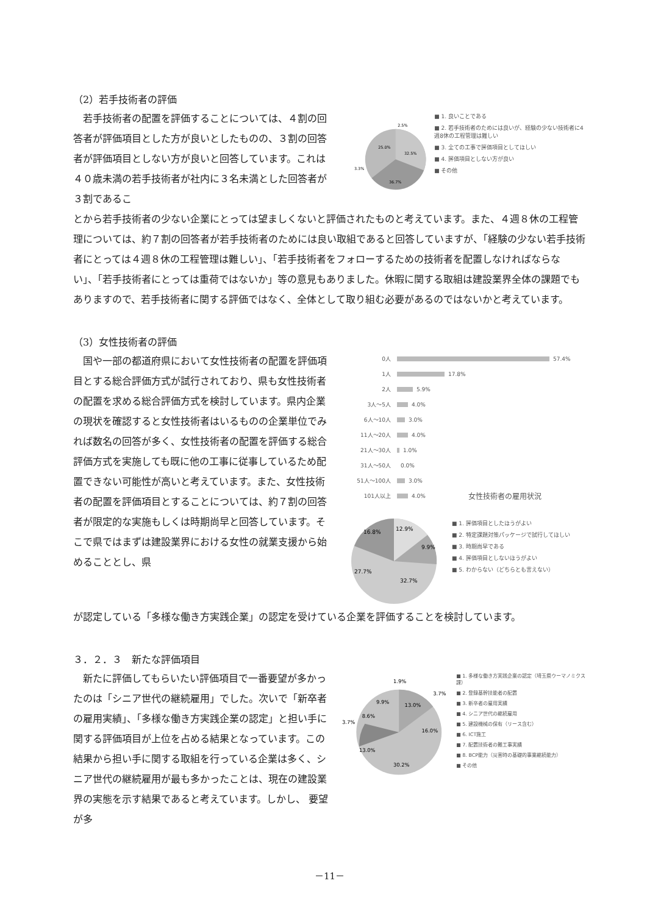（2）若手技術者の評価
　若手技術者の配置を評価することについては、４割の回答者が評価項目とした方が良いとしたものの、３割の回答者が評価項目としない方が良いと回答しています。これは４０歳未満の若手技術者が社内に３名未満とした回答者が３割であるこ
25.0%
32.5%
36.7%
3.3%
2.5%
■ 1. 良いことである
■ 2. 若手技術者のためには良いが、経験の少ない技術者に4週8休の工程管理は難しい
■ 3. 全ての工事で評価項目としてほしい
■ 4. 評価項目としない方が良い
■ その他
とから若手技術者の少ない企業にとっては望ましくないと評価されたものと考えています。また、４週８休の工程管理については、約７割の回答者が若手技術者のためには良い取組であると回答していますが、「経験の少ない若手技術者にとっては４週８休の工程管理は難しい」、「若手技術者をフォローするための技術者を配置しなければならない」、「若手技術者にとっては重荷ではないか」等の意見もありました。休暇に関する取組は建設業界全体の課題でもありますので、若手技術者に関する評価ではなく、全体として取り組む必要があるのではないかと考えています。
（3）女性技術者の評価
　国や一部の都道府県において女性技術者の配置を評価項目とする総合評価方式が試行されており、県も女性技術者の配置を求める総合評価方式を検討しています。県内企業の現状を確認すると女性技術者はいるものの企業単位でみれば数名の回答が多く、女性技術者の配置を評価する総合評価方式を実施しても既に他の工事に従事しているため配置できない可能性が高いと考えています。また、女性技術者の配置を評価項目とすることについては、約７割の回答者が限定的な実施もしくは時期尚早と回答しています。そこで県ではまずは建設業界における女性の就業支援から始めることとし、県
0人 57.4%
1人 17.8%
2人 5.9%
3人～5人 4.0%
6人～10人 3.0%
11人～20人 4.0%
21人～30人 1.0%
31人～50人 0.0%
51人～100人 3.0%
101人以上 4.0% 女性技術者の雇用状況
16.8%
12.9%
9.9%
27.7%
32.7%
■ 1. 評価項目としたほうがよい
■ 2. 特定課題対策パッケージで試行してほしい
■ 3. 時期尚早である
■ 4. 評価項目としないほうがよい
■ 5. わからない（どちらとも言えない）
が認定している「多様な働き方実践企業」の認定を受けている企業を評価することを検討しています。
３．２．３　新たな評価項目
　新たに評価してもらいたい評価項目で一番要望が多かったのは「シニア世代の継続雇用」でした。次いで「新卒者の雇用実績」、「多様な働き方実践企業の認定」と担い手に関する評価項目が上位を占める結果となっています。この結果から担い手に関する取組を行っている企業は多く、シニア世代の継続雇用が最も多かったことは、現在の建設業界の実態を示す結果であると考えています。しかし、 要望が多
13.0%
16.0%
30.2%
13.0%
8.6%
9.9%
1.9%
3.7%
3.7%
■ 1. 多様な働き方実践企業の認定（埼玉県ウーマノミクス課）
■ 2. 登録基幹技能者の配置
■ 3. 新卒者の雇用実績
■ 4. シニア世代の継続雇用
■ 5. 建設機械の保有（リース含む）
■ 6. ICT施工
■ 7. 配置技術者の難工事実績
■ 8. BCP能力（災害時の基礎的事業継続能力）
■ その他
－11－